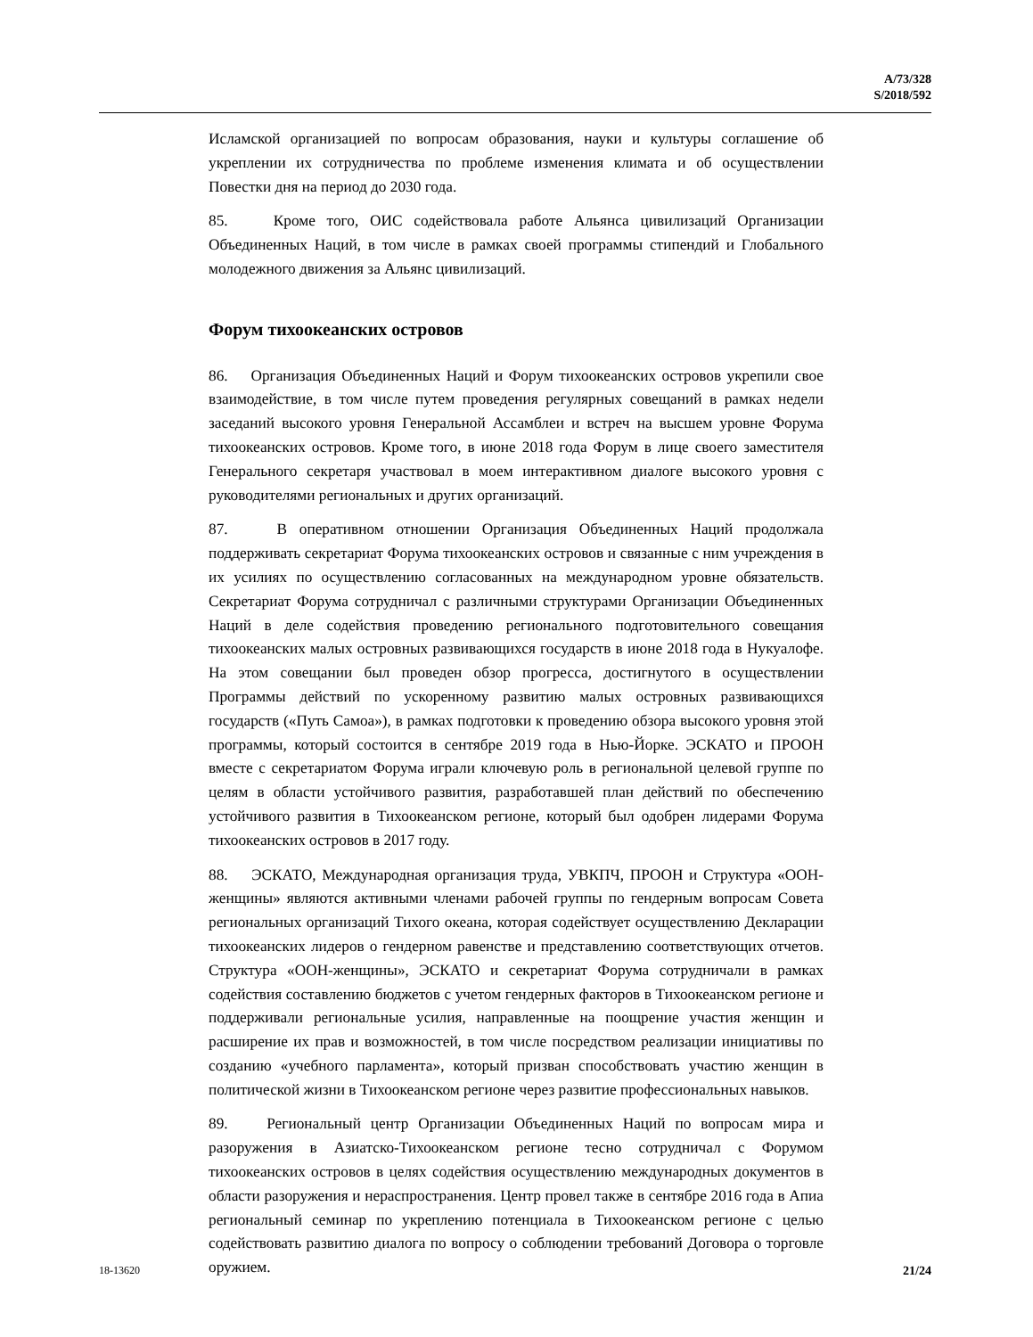A/73/328
S/2018/592
Исламской организацией по вопросам образования, науки и культуры соглашение об укреплении их сотрудничества по проблеме изменения климата и об осуществлении Повестки дня на период до 2030 года.
85. Кроме того, ОИС содействовала работе Альянса цивилизаций Организации Объединенных Наций, в том числе в рамках своей программы стипендий и Глобального молодежного движения за Альянс цивилизаций.
Форум тихоокеанских островов
86. Организация Объединенных Наций и Форум тихоокеанских островов укрепили свое взаимодействие, в том числе путем проведения регулярных совещаний в рамках недели заседаний высокого уровня Генеральной Ассамблеи и встреч на высшем уровне Форума тихоокеанских островов. Кроме того, в июне 2018 года Форум в лице своего заместителя Генерального секретаря участвовал в моем интерактивном диалоге высокого уровня с руководителями региональных и других организаций.
87. В оперативном отношении Организация Объединенных Наций продолжала поддерживать секретариат Форума тихоокеанских островов и связанные с ним учреждения в их усилиях по осуществлению согласованных на международном уровне обязательств. Секретариат Форума сотрудничал с различными структурами Организации Объединенных Наций в деле содействия проведению регионального подготовительного совещания тихоокеанских малых островных развивающихся государств в июне 2018 года в Нукуалофе. На этом совещании был проведен обзор прогресса, достигнутого в осуществлении Программы действий по ускоренному развитию малых островных развивающихся государств («Путь Самоа»), в рамках подготовки к проведению обзора высокого уровня этой программы, который состоится в сентябре 2019 года в Нью-Йорке. ЭСКАТО и ПРООН вместе с секретариатом Форума играли ключевую роль в региональной целевой группе по целям в области устойчивого развития, разработавшей план действий по обеспечению устойчивого развития в Тихоокеанском регионе, который был одобрен лидерами Форума тихоокеанских островов в 2017 году.
88. ЭСКАТО, Международная организация труда, УВКПЧ, ПРООН и Структура «ООН-женщины» являются активными членами рабочей группы по гендерным вопросам Совета региональных организаций Тихого океана, которая содействует осуществлению Декларации тихоокеанских лидеров о гендерном равенстве и представлению соответствующих отчетов. Структура «ООН-женщины», ЭСКАТО и секретариат Форума сотрудничали в рамках содействия составлению бюджетов с учетом гендерных факторов в Тихоокеанском регионе и поддерживали региональные усилия, направленные на поощрение участия женщин и расширение их прав и возможностей, в том числе посредством реализации инициативы по созданию «учебного парламента», который призван способствовать участию женщин в политической жизни в Тихоокеанском регионе через развитие профессиональных навыков.
89. Региональный центр Организации Объединенных Наций по вопросам мира и разоружения в Азиатско-Тихоокеанском регионе тесно сотрудничал с Форумом тихоокеанских островов в целях содействия осуществлению международных документов в области разоружения и нераспространения. Центр провел также в сентябре 2016 года в Апиа региональный семинар по укреплению потенциала в Тихоокеанском регионе с целью содействовать развитию диалога по вопросу о соблюдении требований Договора о торговле оружием.
18-13620 21/24